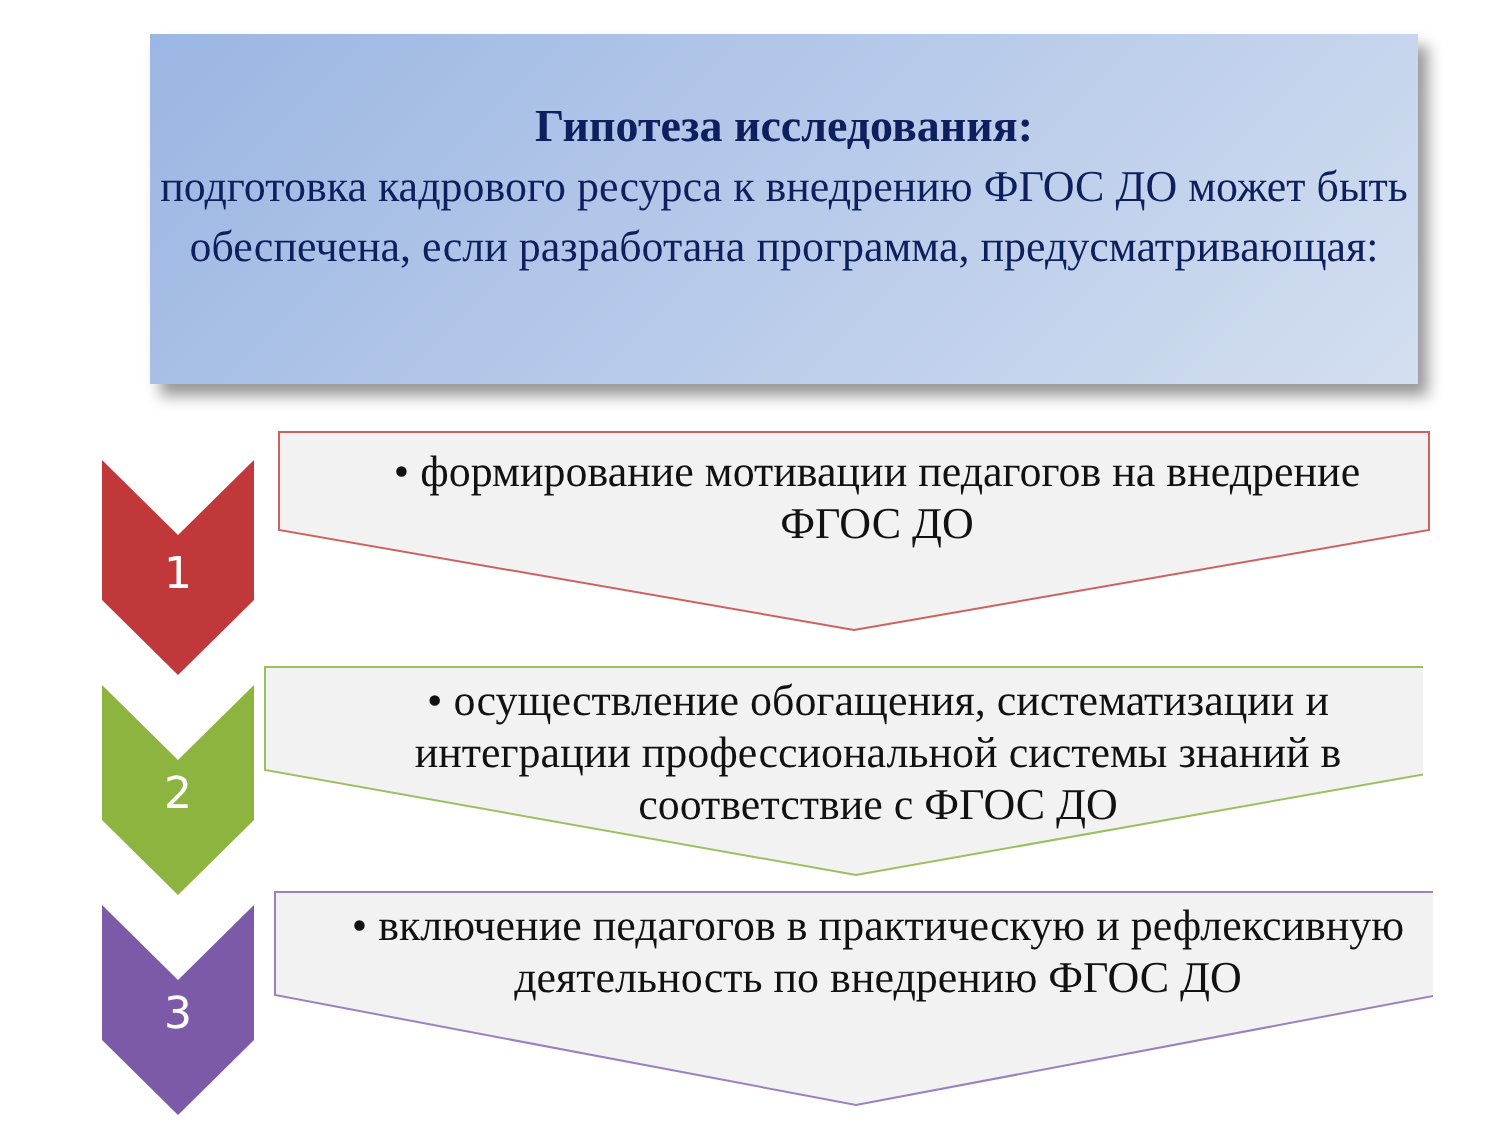Гипотеза исследования:
подготовка кадрового ресурса к внедрению ФГОС ДО может быть обеспечена, если разработана программа, предусматривающая:
1
• формирование мотивации педагогов на внедрение ФГОС ДО
2
• осуществление обогащения, систематизации и интеграции профессиональной системы знаний в соответствие с ФГОС ДО
3
• включение педагогов в практическую и рефлексивную деятельность по внедрению ФГОС ДО